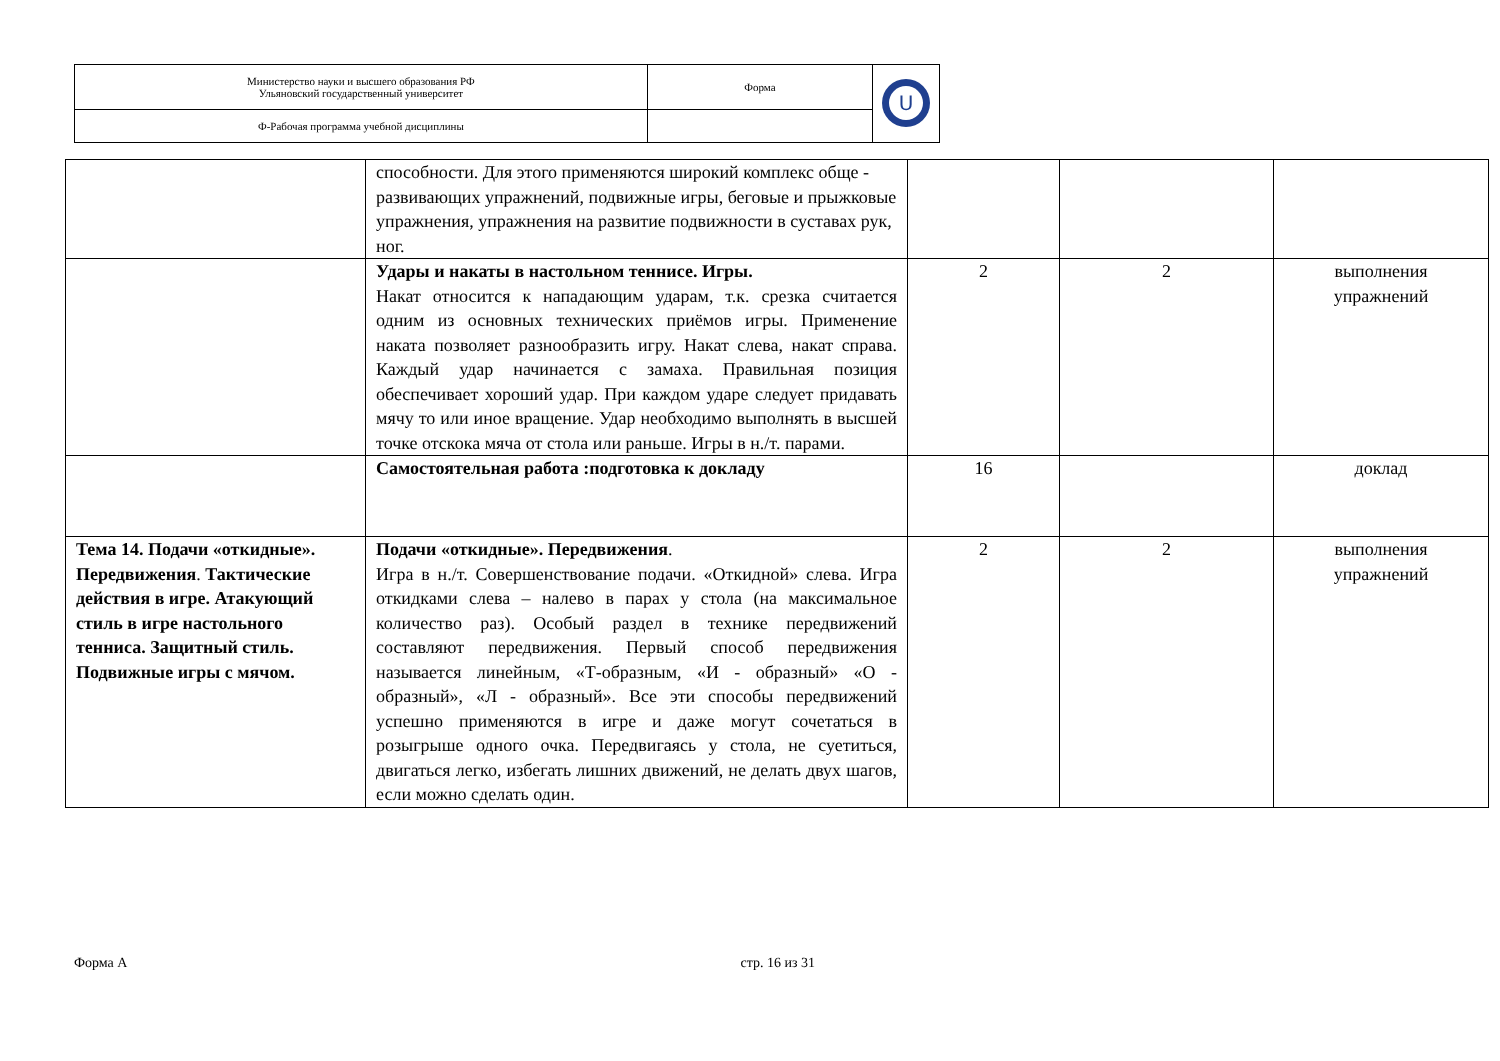| Министерство науки и высшего образования РФ Ульяновский государственный университет | Форма | U |
| Ф-Рабочая программа учебной дисциплины | | |
| | способности. Для этого применяются широкий комплекс обще - развивающих упражнений, подвижные игры, беговые и прыжковые упражнения, упражнения на развитие подвижности в суставах рук, ног. | | | |
| | Удары и накаты в настольном теннисе. Игры. Накат относится к нападающим ударам, т.к. срезка считается одним из основных технических приёмов игры. Применение наката позволяет разнообразить игру. Накат слева, накат справа. Каждый удар начинается с замаха. Правильная позиция обеспечивает хороший удар. При каждом ударе следует придавать мячу то или иное вращение. Удар необходимо выполнять в высшей точке отскока мяча от стола или раньше. Игры в н./т. парами. | 2 | 2 | выполнения упражнений |
| | Самостоятельная работа :подготовка к докладу | 16 | | доклад |
| Тема 14. Подачи «откидные». Передвижения . Тактические действия в игре. Атакующий стиль в игре настольного тенниса. Защитный стиль. Подвижные игры с мячом. | Подачи «откидные». Передвижения . Игра в н./т. Совершенствование подачи. «Откидной» слева. Игра откидками слева – налево в парах у стола (на максимальное количество раз). Особый раздел в технике передвижений составляют передвижения. Первый способ передвижения называется линейным, «Т-образным, «И - образный» «О - образный», «Л - образный». Все эти способы передвижений успешно применяются в игре и даже могут сочетаться в розыгрыше одного очка. Передвигаясь у стола, не суетиться, двигаться легко, избегать лишних движений, не делать двух шагов, если можно сделать один. | 2 | 2 | выполнения упражнений |
Форма А стр. 16 из 31